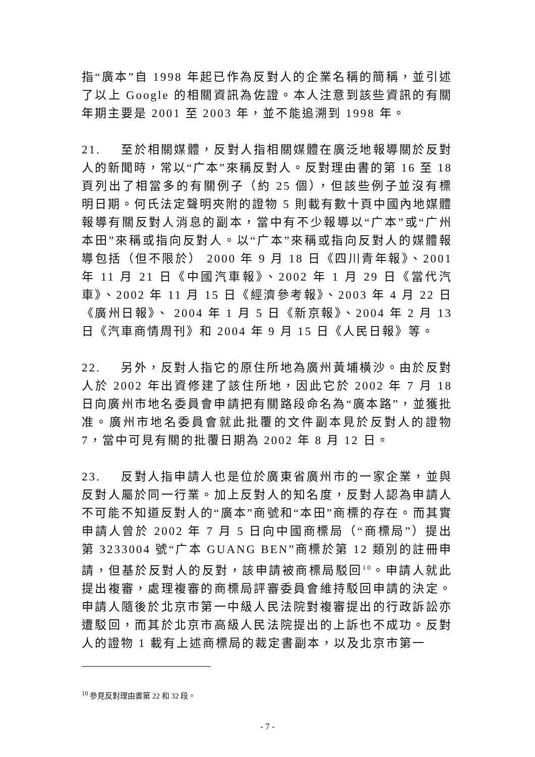指“廣本”自 1998 年起已作為反對人的企業名稱的簡稱，並引述了以上 Google 的相關資訊為佐證。本人注意到該些資訊的有關年期主要是 2001 至 2003 年，並不能追溯到 1998 年。
21. 至於相關媒體，反對人指相關媒體在廣泛地報導關於反對人的新聞時，常以“广本”來稱反對人。反對理由書的第 16 至 18 頁列出了相當多的有關例子（約 25 個），但該些例子並沒有標明日期。何氏法定聲明夾附的證物 5 則載有數十頁中國內地媒體報導有關反對人消息的副本，當中有不少報導以“广本”或“广州本田”來稱或指向反對人。以“广本”來稱或指向反對人的媒體報導包括（但不限於） 2000 年 9 月 18 日《四川青年報》、2001 年 11 月 21 日《中國汽車報》、2002 年 1 月 29 日《當代汽車》、2002 年 11 月 15 日《經濟參考報》、2003 年 4 月 22 日《廣州日報》、 2004 年 1 月 5 日《新京報》、2004 年 2 月 13 日《汽車商情周刊》和 2004 年 9 月 15 日《人民日報》等。
22. 另外，反對人指它的原住所地為廣州黃埔橫沙。由於反對人於 2002 年出資修建了該住所地，因此它於 2002 年 7 月 18 日向廣州市地名委員會申請把有關路段命名為“廣本路”，並獲批准。廣州市地名委員會就此批覆的文件副本見於反對人的證物 7，當中可見有關的批覆日期為 2002 年 8 月 12 日。
23. 反對人指申請人也是位於廣東省廣州市的一家企業，並與反對人屬於同一行業。加上反對人的知名度，反對人認為申請人不可能不知道反對人的“廣本”商號和“本田”商標的存在。而其實申請人曾於 2002 年 7 月 5 日向中國商標局（“商標局”）提出第 3233004 號“广本 GUANG BEN”商標於第 12 類別的註冊申請，但基於反對人的反對，該申請被商標局駁回<sup>10</sup>。申請人就此提出複審，處理複審的商標局評審委員會維持駁回申請的決定。申請人隨後於北京市第一中級人民法院對複審提出的行政訴訟亦遭駁回，而其於北京市高級人民法院提出的上訴也不成功。反對人的證物 1 載有上述商標局的裁定書副本，以及北京市第一
<sup>10</sup> 參見反對理由書第 22 和 32 段。
- 7 -